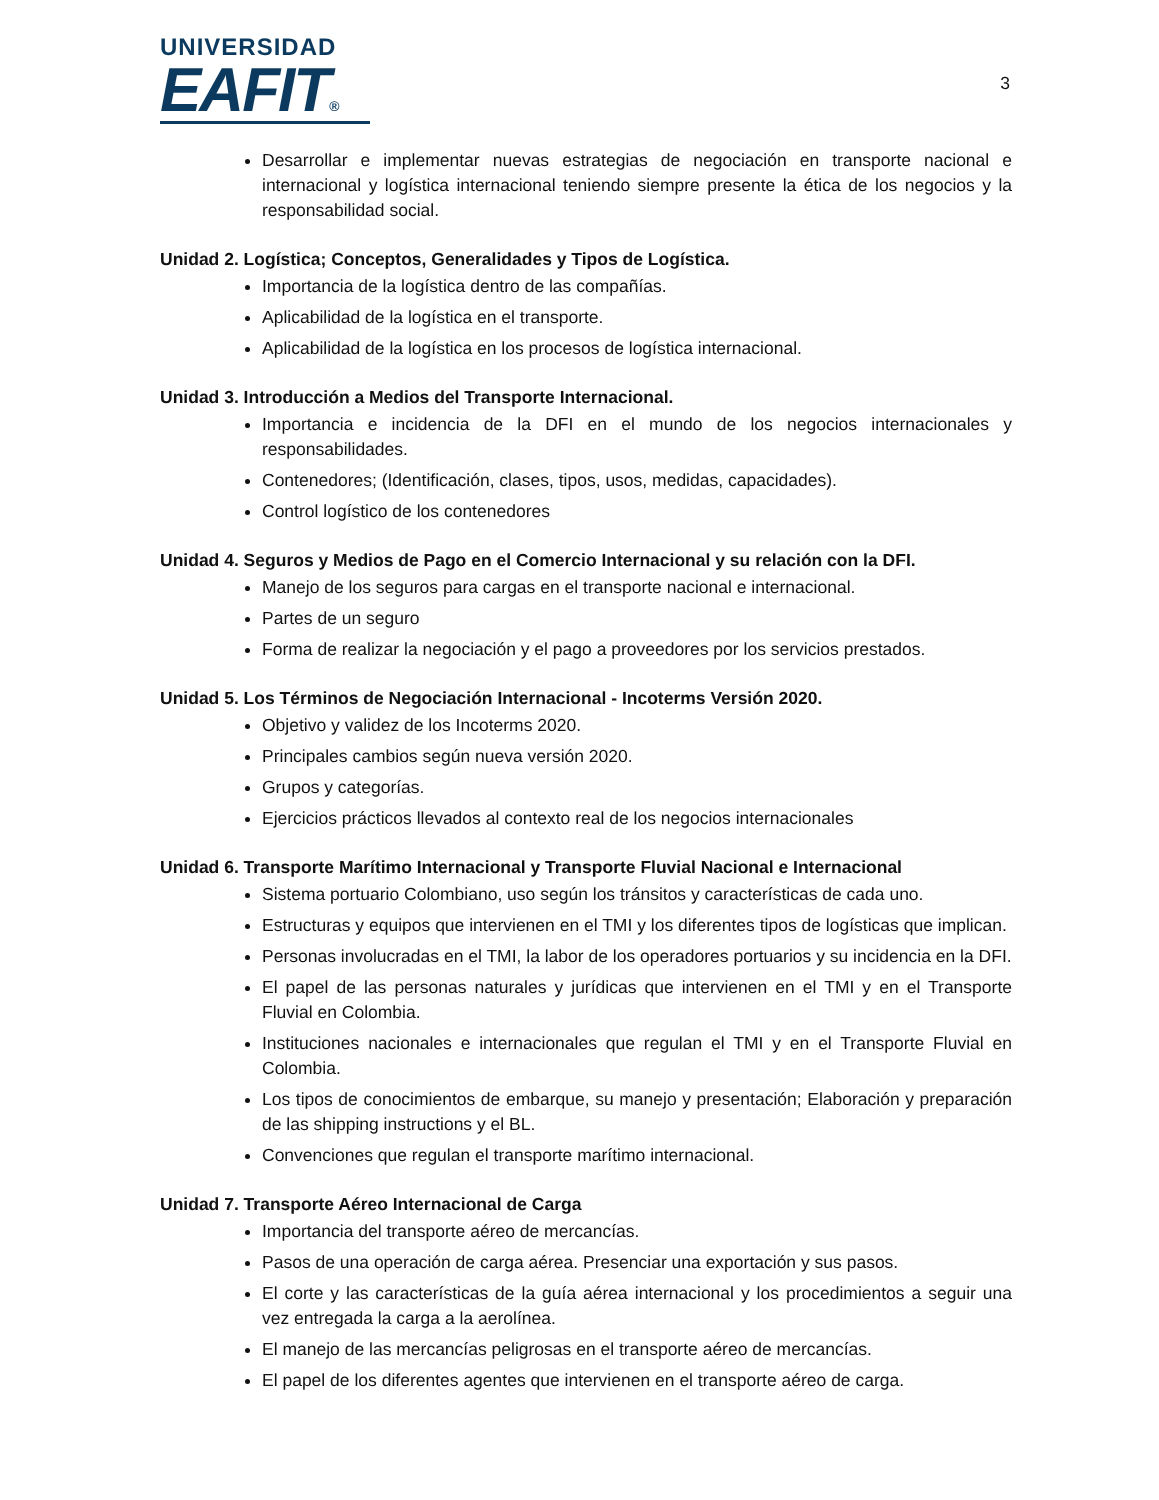UNIVERSIDAD
EAFIT®
3
Desarrollar e implementar nuevas estrategias de negociación en transporte nacional e internacional y logística internacional teniendo siempre presente la ética de los negocios y la responsabilidad social.
Unidad 2. Logística; Conceptos, Generalidades y Tipos de Logística.
Importancia de la logística dentro de las compañías.
Aplicabilidad de la logística en el transporte.
Aplicabilidad de la logística en los procesos de logística internacional.
Unidad 3. Introducción a Medios del Transporte Internacional.
Importancia e incidencia de la DFI en el mundo de los negocios internacionales y responsabilidades.
Contenedores; (Identificación, clases, tipos, usos, medidas, capacidades).
Control logístico de los contenedores
Unidad 4. Seguros y Medios de Pago en el Comercio Internacional y su relación con la DFI.
Manejo de los seguros para cargas en el transporte nacional e internacional.
Partes de un seguro
Forma de realizar la negociación y el pago a proveedores por los servicios prestados.
Unidad 5. Los Términos de Negociación Internacional - Incoterms Versión 2020.
Objetivo y validez de los Incoterms 2020.
Principales cambios según nueva versión 2020.
Grupos y categorías.
Ejercicios prácticos llevados al contexto real de los negocios internacionales
Unidad 6. Transporte Marítimo Internacional y Transporte Fluvial Nacional e Internacional
Sistema portuario Colombiano, uso según los tránsitos y características de cada uno.
Estructuras y equipos que intervienen en el TMI y los diferentes tipos de logísticas que implican.
Personas involucradas en el TMI, la labor de los operadores portuarios y su incidencia en la DFI.
El papel de las personas naturales y jurídicas que intervienen en el TMI y en el Transporte Fluvial en Colombia.
Instituciones nacionales e internacionales que regulan el TMI y en el Transporte Fluvial en Colombia.
Los tipos de conocimientos de embarque, su manejo y presentación; Elaboración y preparación de las shipping instructions y el BL.
Convenciones que regulan el transporte marítimo internacional.
Unidad 7. Transporte Aéreo Internacional de Carga
Importancia del transporte aéreo de mercancías.
Pasos de una operación de carga aérea. Presenciar una exportación y sus pasos.
El corte y las características de la guía aérea internacional y los procedimientos a seguir una vez entregada la carga a la aerolínea.
El manejo de las mercancías peligrosas en el transporte aéreo de mercancías.
El papel de los diferentes agentes que intervienen en el transporte aéreo de carga.